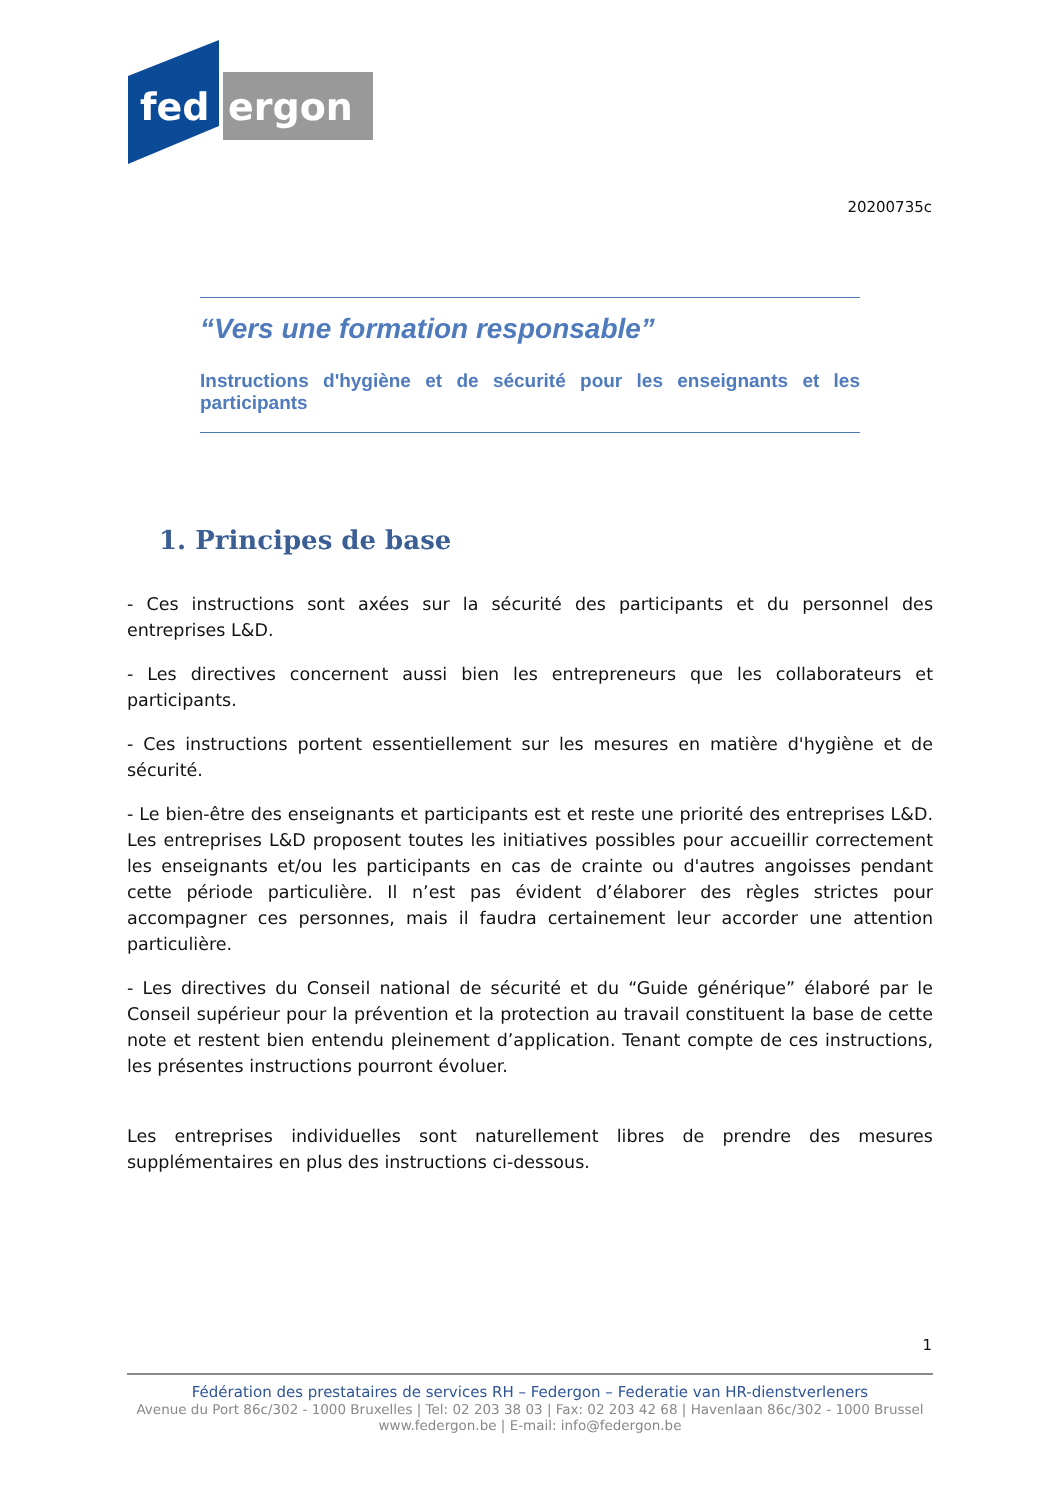fed
ergon
20200735c
“Vers une formation responsable”
Instructions d'hygiène et de sécurité pour les enseignants et les participants
1. Principes de base
- Ces instructions sont axées sur la sécurité des participants et du personnel des entreprises L&D.
- Les directives concernent aussi bien les entrepreneurs que les collaborateurs et participants.
- Ces instructions portent essentiellement sur les mesures en matière d'hygiène et de sécurité.
- Le bien-être des enseignants et participants est et reste une priorité des entreprises L&D. Les entreprises L&D proposent toutes les initiatives possibles pour accueillir correctement les enseignants et/ou les participants en cas de crainte ou d'autres angoisses pendant cette période particulière. Il n’est pas évident d’élaborer des règles strictes pour accompagner ces personnes, mais il faudra certainement leur accorder une attention particulière.
- Les directives du Conseil national de sécurité et du “Guide générique” élaboré par le Conseil supérieur pour la prévention et la protection au travail constituent la base de cette note et restent bien entendu pleinement d’application. Tenant compte de ces instructions, les présentes instructions pourront évoluer.
Les entreprises individuelles sont naturellement libres de prendre des mesures supplémentaires en plus des instructions ci-dessous.
1
Fédération des prestataires de services RH – Federgon – Federatie van HR-dienstverleners
Avenue du Port 86c/302 - 1000 Bruxelles | Tel: 02 203 38 03 | Fax: 02 203 42 68 | Havenlaan 86c/302 - 1000 Brussel
www.federgon.be | E-mail: info@federgon.be